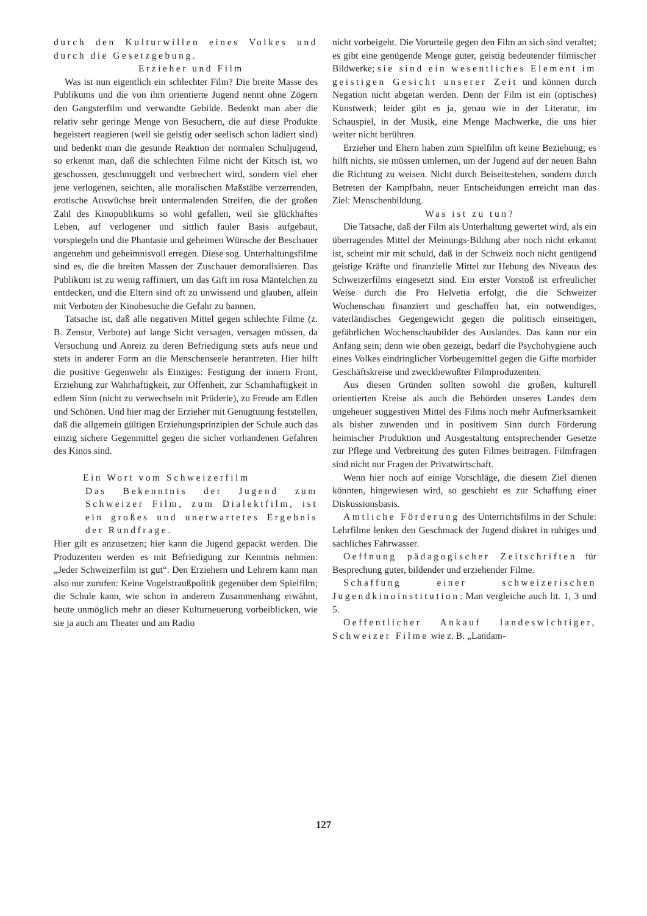durch den Kulturwillen eines Volkes und durch die Gesetzgebung.
Erzieher und Film
Was ist nun eigentlich ein schlechter Film? Die breite Masse des Publikums und die von ihm orientierte Jugend nennt ohne Zögern den Gangsterfilm und verwandte Gebilde. Bedenkt man aber die relativ sehr geringe Menge von Besuchern, die auf diese Produkte begeistert reagieren (weil sie geistig oder seelisch schon lädiert sind) und bedenkt man die gesunde Reaktion der normalen Schuljugend, so erkennt man, daß die schlechten Filme nicht der Kitsch ist, wo geschossen, geschmuggelt und verbrechert wird, sondern viel eher jene verlogenen, seichten, alle moralischen Maßstäbe verzerrenden, erotische Auswüchse breit untermalenden Streifen, die der großen Zahl des Kinopublikums so wohl gefallen, weil sie glückhaftes Leben, auf verlogener und sittlich fauler Basis aufgebaut, vorspiegeln und die Phantasie und geheimen Wünsche der Beschauer angenehm und geheimnisvoll erregen. Diese sog. Unterhaltungsfilme sind es, die die breiten Massen der Zuschauer demoralisieren. Das Publikum ist zu wenig raffiniert, um das Gift im rosa Mäntelchen zu entdecken, und die Eltern sind oft zu unwissend und glauben, allein mit Verboten der Kinobesuche die Gefahr zu bannen.
Tatsache ist, daß alle negativen Mittel gegen schlechte Filme (z. B. Zensur, Verbote) auf lange Sicht versagen, versagen müssen, da Versuchung und Anreiz zu deren Befriedigung stets aufs neue und stets in anderer Form an die Menschenseele herantreten. Hier hilft die positive Gegenwehr als Einziges: Festigung der innern Front, Erziehung zur Wahrhaftigkeit, zur Offenheit, zur Schamhaftigkeit in edlem Sinn (nicht zu verwechseln mit Prüderie), zu Freude am Edlen und Schönen. Und hier mag der Erzieher mit Genugtuung feststellen, daß die allgemein gültigen Erziehungsprinzipien der Schule auch das einzig sichere Gegenmittel gegen die sicher vorhandenen Gefahren des Kinos sind.
Ein Wort vom Schweizerfilm
Das Bekenntnis der Jugend zum Schweizer Film, zum Dialektfilm, ist ein großes und unerwartetes Ergebnis der Rundfrage.
Hier gilt es anzusetzen; hier kann die Jugend gepackt werden. Die Produzenten werden es mit Befriedigung zur Kenntnis nehmen: „Jeder Schweizerfilm ist gut“. Den Erziehern und Lehrern kann man also nur zurufen: Keine Vogelstraußpolitik gegenüber dem Spielfilm; die Schule kann, wie schon in anderem Zusammenhang erwähnt, heute unmöglich mehr an dieser Kulturneuerung vorbeiblicken, wie sie ja auch am Theater und am Radio
nicht vorbeigeht. Die Vorurteile gegen den Film an sich sind veraltet; es gibt eine genügende Menge guter, geistig bedeutender filmischer Bildwerke; sie sind ein wesentliches Element im geistigen Gesicht unserer Zeit und können durch Negation nicht abgetan werden. Denn der Film ist ein (optisches) Kunstwerk; leider gibt es ja, genau wie in der Literatur, im Schauspiel, in der Musik, eine Menge Machwerke, die uns hier weiter nicht berühren.
Erzieher und Eltern haben zum Spielfilm oft keine Beziehung; es hilft nichts, sie müssen umlernen, um der Jugend auf der neuen Bahn die Richtung zu weisen. Nicht durch Beiseitestehen, sondern durch Betreten der Kampfbahn, neuer Entscheidungen erreicht man das Ziel: Menschenbildung.
Was ist zu tun?
Die Tatsache, daß der Film als Unterhaltung gewertet wird, als ein überragendes Mittel der Meinungs-Bildung aber noch nicht erkannt ist, scheint mir mit schuld, daß in der Schweiz noch nicht genügend geistige Kräfte und finanzielle Mittel zur Hebung des Niveaus des Schweizerfilms eingesetzt sind. Ein erster Vorstoß ist erfreulicher Weise durch die Pro Helvetia erfolgt, die die Schweizer Wochenschau finanziert und geschaffen hat, ein notwendiges, vaterländisches Gegengewicht gegen die politisch einseitigen, gefährlichen Wochenschaubilder des Auslandes. Das kann nur ein Anfang sein; denn wie oben gezeigt, bedarf die Psychohygiene auch eines Volkes eindringlicher Vorbeugemittel gegen die Gifte morbider Geschäftskreise und zweckbewußter Filmproduzenten.
Aus diesen Gründen sollten sowohl die großen, kulturell orientierten Kreise als auch die Behörden unseres Landes dem ungeheuer suggestiven Mittel des Films noch mehr Aufmerksamkeit als bisher zuwenden und in positivem Sinn durch Förderung heimischer Produktion und Ausgestaltung entsprechender Gesetze zur Pflege und Verbreitung des guten Filmes beitragen. Filmfragen sind nicht nur Fragen der Privatwirtschaft.
Wenn hier noch auf einige Vorschläge, die diesem Ziel dienen könnten, hingewiesen wird, so geschieht es zur Schaffung einer Diskussionsbasis.
Amtliche Förderung des Unterrichtsfilms in der Schule: Lehrfilme lenken den Geschmack der Jugend diskret in ruhiges und sachliches Fahrwasser.
Oeffnung pädagogischer Zeitschriften für Besprechung guter, bildender und erziehender Filme.
Schaffung einer schweizerischen Jugendkinoinstitution: Man vergleiche auch lit. 1, 3 und 5.
Oeffentlicher Ankauf landeswichtiger, Schweizer Filme wie z. B. „Landam-
127